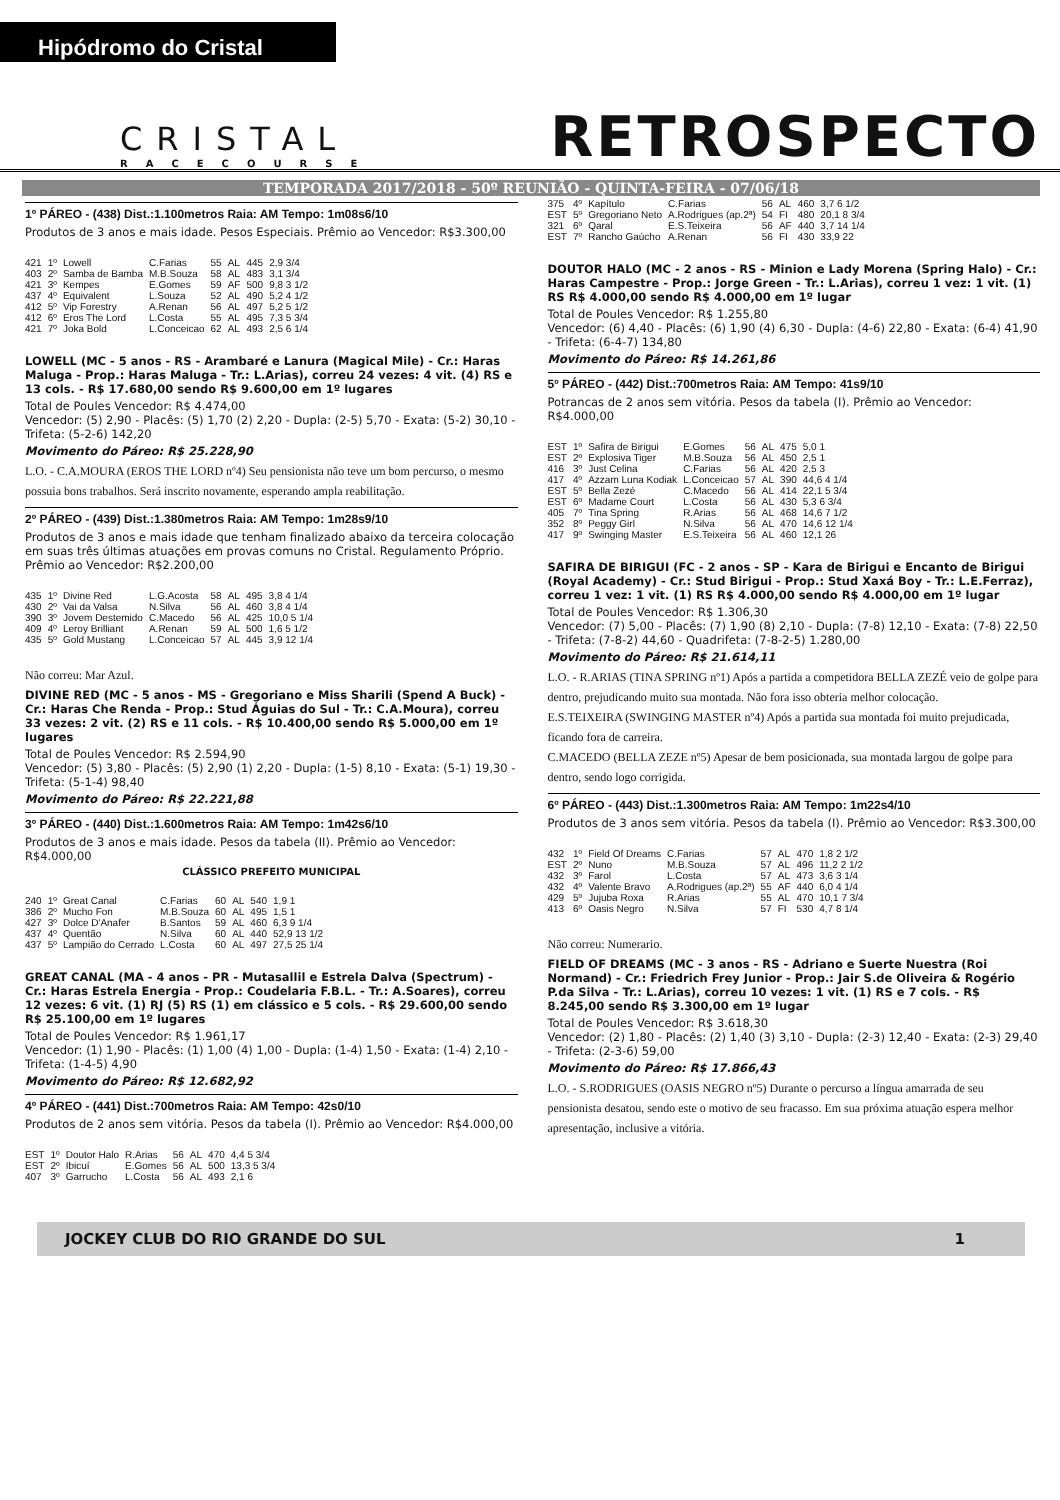Hipódromo do Cristal
CRISTAL
RACECOURSE
RETROSPECTO
TEMPORADA 2017/2018 - 50º REUNIÃO - QUINTA-FEIRA - 07/06/18
1º PÁREO - (438) Dist.:1.100metros Raia: AM Tempo: 1m08s6/10
Produtos de 3 anos e mais idade. Pesos Especiais. Prêmio ao Vencedor: R$3.300,00
| 421 | 1º | Lowell | C.Farias | 55 | AL | 445 | 2,9 3/4 |
| 403 | 2º | Samba de Bamba | M.B.Souza | 58 | AL | 483 | 3,1 3/4 |
| 421 | 3º | Kempes | E.Gomes | 59 | AF | 500 | 9,8 3 1/2 |
| 437 | 4º | Equivalent | L.Souza | 52 | AL | 490 | 5,2 4 1/2 |
| 412 | 5º | Vip Forestry | A.Renan | 56 | AL | 497 | 5,2 5 1/2 |
| 412 | 6º | Eros The Lord | L.Costa | 55 | AL | 495 | 7,3 5 3/4 |
| 421 | 7º | Joka Bold | L.Conceicao | 62 | AL | 493 | 2,5 6 1/4 |
LOWELL (MC - 5 anos - RS - Arambaré e Lanura (Magical Mile) - Cr.: Haras Maluga - Prop.: Haras Maluga - Tr.: L.Arias), correu 24 vezes: 4 vit. (4) RS e 13 cols. - R$ 17.680,00 sendo R$ 9.600,00 em 1º lugares
Total de Poules Vencedor: R$ 4.474,00
Vencedor: (5) 2,90 - Placês: (5) 1,70 (2) 2,20 - Dupla: (2-5) 5,70 - Exata: (5-2) 30,10 - Trifeta: (5-2-6) 142,20
Movimento do Páreo: R$ 25.228,90
L.O. - C.A.MOURA (EROS THE LORD nº4) Seu pensionista não teve um bom percurso, o mesmo possuia bons trabalhos. Será inscrito novamente, esperando ampla reabilitação.
2º PÁREO - (439) Dist.:1.380metros Raia: AM Tempo: 1m28s9/10
Produtos de 3 anos e mais idade que tenham finalizado abaixo da terceira colocação em suas três últimas atuações em provas comuns no Cristal. Regulamento Próprio. Prêmio ao Vencedor: R$2.200,00
| 435 | 1º | Divine Red | L.G.Acosta | 58 | AL | 495 | 3,8 4 1/4 |
| 430 | 2º | Vai da Valsa | N.Silva | 56 | AL | 460 | 3,8 4 1/4 |
| 390 | 3º | Jovem Destemido | C.Macedo | 56 | AL | 425 | 10,0 5 1/4 |
| 409 | 4º | Leroy Brilliant | A.Renan | 59 | AL | 500 | 1,6 5 1/2 |
| 435 | 5º | Gold Mustang | L.Conceicao | 57 | AL | 445 | 3,9 12 1/4 |
Não correu: Mar Azul.
DIVINE RED (MC - 5 anos - MS - Gregoriano e Miss Sharili (Spend A Buck) - Cr.: Haras Che Renda - Prop.: Stud Águias do Sul - Tr.: C.A.Moura), correu 33 vezes: 2 vit. (2) RS e 11 cols. - R$ 10.400,00 sendo R$ 5.000,00 em 1º lugares
Total de Poules Vencedor: R$ 2.594,90
Vencedor: (5) 3,80 - Placês: (5) 2,90 (1) 2,20 - Dupla: (1-5) 8,10 - Exata: (5-1) 19,30 - Trifeta: (5-1-4) 98,40
Movimento do Páreo: R$ 22.221,88
3º PÁREO - (440) Dist.:1.600metros Raia: AM Tempo: 1m42s6/10
Produtos de 3 anos e mais idade. Pesos da tabela (II). Prêmio ao Vencedor: R$4.000,00
CLÁSSICO PREFEITO MUNICIPAL
| 240 | 1º | Great Canal | C.Farias | 60 | AL | 540 | 1,9 1 |
| 386 | 2º | Mucho Fon | M.B.Souza | 60 | AL | 495 | 1,5 1 |
| 427 | 3º | Dolce D'Anafer | B.Santos | 59 | AL | 460 | 6,3 9 1/4 |
| 437 | 4º | Quentão | N.Silva | 60 | AL | 440 | 52,9 13 1/2 |
| 437 | 5º | Lampião do Cerrado | L.Costa | 60 | AL | 497 | 27,5 25 1/4 |
GREAT CANAL (MA - 4 anos - PR - Mutasallil e Estrela Dalva (Spectrum) - Cr.: Haras Estrela Energia - Prop.: Coudelaria F.B.L. - Tr.: A.Soares), correu 12 vezes: 6 vit. (1) RJ (5) RS (1) em clássico e 5 cols. - R$ 29.600,00 sendo R$ 25.100,00 em 1º lugares
Total de Poules Vencedor: R$ 1.961,17
Vencedor: (1) 1,90 - Placês: (1) 1,00 (4) 1,00 - Dupla: (1-4) 1,50 - Exata: (1-4) 2,10 - Trifeta: (1-4-5) 4,90
Movimento do Páreo: R$ 12.682,92
4º PÁREO - (441) Dist.:700metros Raia: AM Tempo: 42s0/10
Produtos de 2 anos sem vitória. Pesos da tabela (I). Prêmio ao Vencedor: R$4.000,00
| EST | 1º | Doutor Halo | R.Arias | 56 | AL | 470 | 4,4 5 3/4 |
| EST | 2º | Ibicuí | E.Gomes | 56 | AL | 500 | 13,3 5 3/4 |
| 407 | 3º | Garrucho | L.Costa | 56 | AL | 493 | 2,1 6 |
| 375 | 4º | Kapítulo | C.Farias | 56 | AL | 460 | 3,7 6 1/2 |
| EST | 5º | Gregoriano Neto | A.Rodrigues (ap.2ª) | 54 | FI | 480 | 20,1 8 3/4 |
| 321 | 6º | Qaral | E.S.Teixeira | 56 | AF | 440 | 3,7 14 1/4 |
| EST | 7º | Rancho Gaúcho | A.Renan | 56 | FI | 430 | 33,9 22 |
DOUTOR HALO (MC - 2 anos - RS - Minion e Lady Morena (Spring Halo) - Cr.: Haras Campestre - Prop.: Jorge Green - Tr.: L.Arias), correu 1 vez: 1 vit. (1) RS R$ 4.000,00 sendo R$ 4.000,00 em 1º lugar
Total de Poules Vencedor: R$ 1.255,80
Vencedor: (6) 4,40 - Placês: (6) 1,90 (4) 6,30 - Dupla: (4-6) 22,80 - Exata: (6-4) 41,90 - Trifeta: (6-4-7) 134,80
Movimento do Páreo: R$ 14.261,86
5º PÁREO - (442) Dist.:700metros Raia: AM Tempo: 41s9/10
Potrancas de 2 anos sem vitória. Pesos da tabela (I). Prêmio ao Vencedor: R$4.000,00
| EST | 1º | Safira de Birigui | E.Gomes | 56 | AL | 475 | 5,0 1 |
| EST | 2º | Explosiva Tiger | M.B.Souza | 56 | AL | 450 | 2,5 1 |
| 416 | 3º | Just Celina | C.Farias | 56 | AL | 420 | 2,5 3 |
| 417 | 4º | Azzam Luna Kodiak | L.Conceicao | 57 | AL | 390 | 44,6 4 1/4 |
| EST | 5º | Bella Zezé | C.Macedo | 56 | AL | 414 | 22,1 5 3/4 |
| EST | 6º | Madame Court | L.Costa | 56 | AL | 430 | 5,3 6 3/4 |
| 405 | 7º | Tina Spring | R.Arias | 56 | AL | 468 | 14,6 7 1/2 |
| 352 | 8º | Peggy Girl | N.Silva | 56 | AL | 470 | 14,6 12 1/4 |
| 417 | 9º | Swinging Master | E.S.Teixeira | 56 | AL | 460 | 12,1 26 |
SAFIRA DE BIRIGUI (FC - 2 anos - SP - Kara de Birigui e Encanto de Birigui (Royal Academy) - Cr.: Stud Birigui - Prop.: Stud Xaxá Boy - Tr.: L.E.Ferraz), correu 1 vez: 1 vit. (1) RS R$ 4.000,00 sendo R$ 4.000,00 em 1º lugar
Total de Poules Vencedor: R$ 1.306,30
Vencedor: (7) 5,00 - Placês: (7) 1,90 (8) 2,10 - Dupla: (7-8) 12,10 - Exata: (7-8) 22,50 - Trifeta: (7-8-2) 44,60 - Quadrifeta: (7-8-2-5) 1.280,00
Movimento do Páreo: R$ 21.614,11
L.O. - R.ARIAS (TINA SPRING nº1) Após a partida a competidora BELLA ZEZÉ veio de golpe para dentro, prejudicando muito sua montada. Não fora isso obteria melhor colocação.
E.S.TEIXEIRA (SWINGING MASTER nº4) Após a partida sua montada foi muito prejudicada, ficando fora de carreira.
C.MACEDO (BELLA ZEZE nº5) Apesar de bem posicionada, sua montada largou de golpe para dentro, sendo logo corrigida.
6º PÁREO - (443) Dist.:1.300metros Raia: AM Tempo: 1m22s4/10
Produtos de 3 anos sem vitória. Pesos da tabela (I). Prêmio ao Vencedor: R$3.300,00
| 432 | 1º | Field Of Dreams | C.Farias | 57 | AL | 470 | 1,8 2 1/2 |
| EST | 2º | Nuno | M.B.Souza | 57 | AL | 496 | 11,2 2 1/2 |
| 432 | 3º | Farol | L.Costa | 57 | AL | 473 | 3,6 3 1/4 |
| 432 | 4º | Valente Bravo | A.Rodrigues (ap.2ª) | 55 | AF | 440 | 6,0 4 1/4 |
| 429 | 5º | Jujuba Roxa | R.Arias | 55 | AL | 470 | 10,1 7 3/4 |
| 413 | 6º | Oasis Negro | N.Silva | 57 | FI | 530 | 4,7 8 1/4 |
Não correu: Numerario.
FIELD OF DREAMS (MC - 3 anos - RS - Adriano e Suerte Nuestra (Roi Normand) - Cr.: Friedrich Frey Junior - Prop.: Jair S.de Oliveira & Rogério P.da Silva - Tr.: L.Arias), correu 10 vezes: 1 vit. (1) RS e 7 cols. - R$ 8.245,00 sendo R$ 3.300,00 em 1º lugar
Total de Poules Vencedor: R$ 3.618,30
Vencedor: (2) 1,80 - Placês: (2) 1,40 (3) 3,10 - Dupla: (2-3) 12,40 - Exata: (2-3) 29,40 - Trifeta: (2-3-6) 59,00
Movimento do Páreo: R$ 17.866,43
L.O. - S.RODRIGUES (OASIS NEGRO nº5) Durante o percurso a língua amarrada de seu pensionista desatou, sendo este o motivo de seu fracasso. Em sua próxima atuação espera melhor apresentação, inclusive a vitória.
JOCKEY CLUB DO RIO GRANDE DO SUL 1